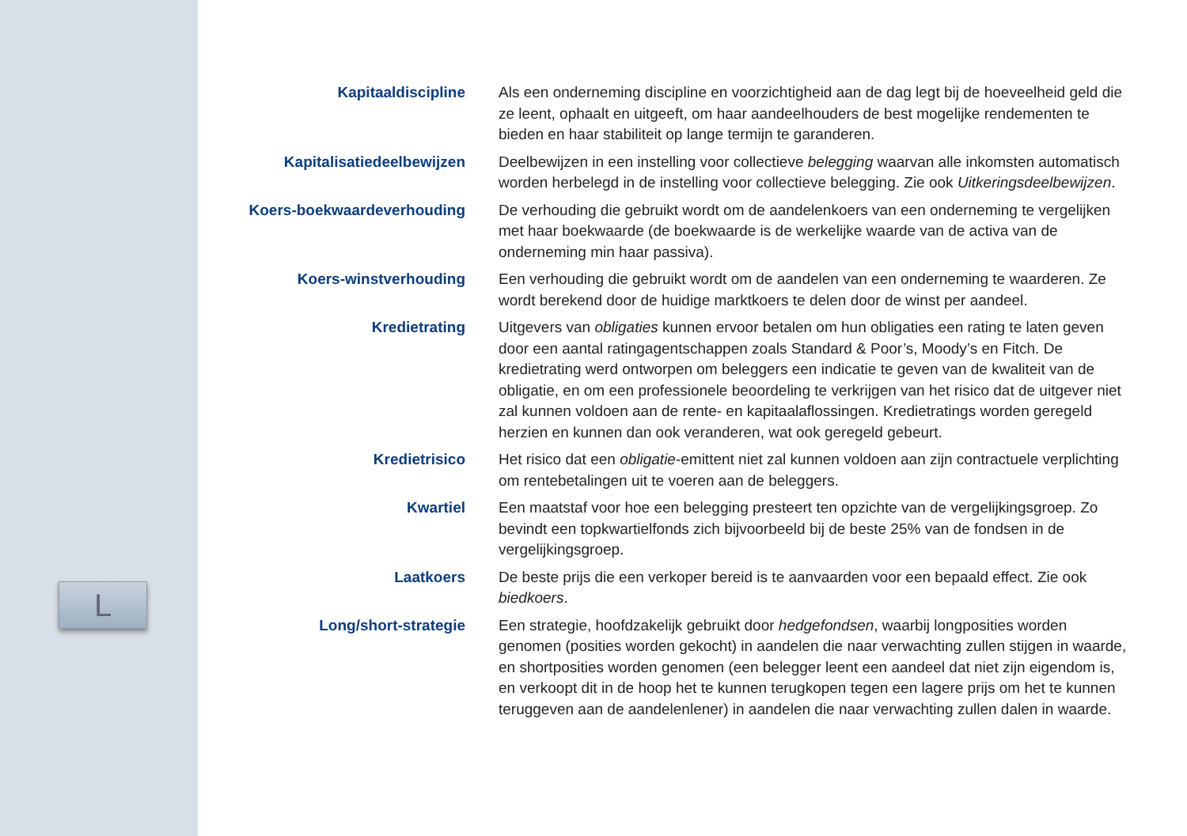L
Kapitaaldiscipline Als een onderneming discipline en voorzichtigheid aan de dag legt bij de hoeveelheid geld die ze leent, ophaalt en uitgeeft, om haar aandeelhouders de best mogelijke rendementen te bieden en haar stabiliteit op lange termijn te garanderen.
Kapitalisatiedeelbewijzen Deelbewijzen in een instelling voor collectieve belegging waarvan alle inkomsten automatisch worden herbelegd in de instelling voor collectieve belegging. Zie ook Uitkeringsdeelbewijzen.
Koers-boekwaardeverhouding De verhouding die gebruikt wordt om de aandelenkoers van een onderneming te vergelijken met haar boekwaarde (de boekwaarde is de werkelijke waarde van de activa van de onderneming min haar passiva).
Koers-winstverhouding Een verhouding die gebruikt wordt om de aandelen van een onderneming te waarderen. Ze wordt berekend door de huidige marktkoers te delen door de winst per aandeel.
Kredietrating Uitgevers van obligaties kunnen ervoor betalen om hun obligaties een rating te laten geven door een aantal ratingagentschappen zoals Standard & Poor’s, Moody’s en Fitch. De kredietrating werd ontworpen om beleggers een indicatie te geven van de kwaliteit van de obligatie, en om een professionele beoordeling te verkrijgen van het risico dat de uitgever niet zal kunnen voldoen aan de rente- en kapitaalaflossingen. Kredietratings worden geregeld herzien en kunnen dan ook veranderen, wat ook geregeld gebeurt.
Kredietrisico Het risico dat een obligatie-emittent niet zal kunnen voldoen aan zijn contractuele verplichting om rentebetalingen uit te voeren aan de beleggers.
Kwartiel Een maatstaf voor hoe een belegging presteert ten opzichte van de vergelijkingsgroep. Zo bevindt een topkwartielfonds zich bijvoorbeeld bij de beste 25% van de fondsen in de vergelijkingsgroep.
Laatkoers De beste prijs die een verkoper bereid is te aanvaarden voor een bepaald effect. Zie ook biedkoers.
Long/short-strategie Een strategie, hoofdzakelijk gebruikt door hedgefondsen, waarbij longposities worden genomen (posities worden gekocht) in aandelen die naar verwachting zullen stijgen in waarde, en shortposities worden genomen (een belegger leent een aandeel dat niet zijn eigendom is, en verkoopt dit in de hoop het te kunnen terugkopen tegen een lagere prijs om het te kunnen teruggeven aan de aandelenlener) in aandelen die naar verwachting zullen dalen in waarde.